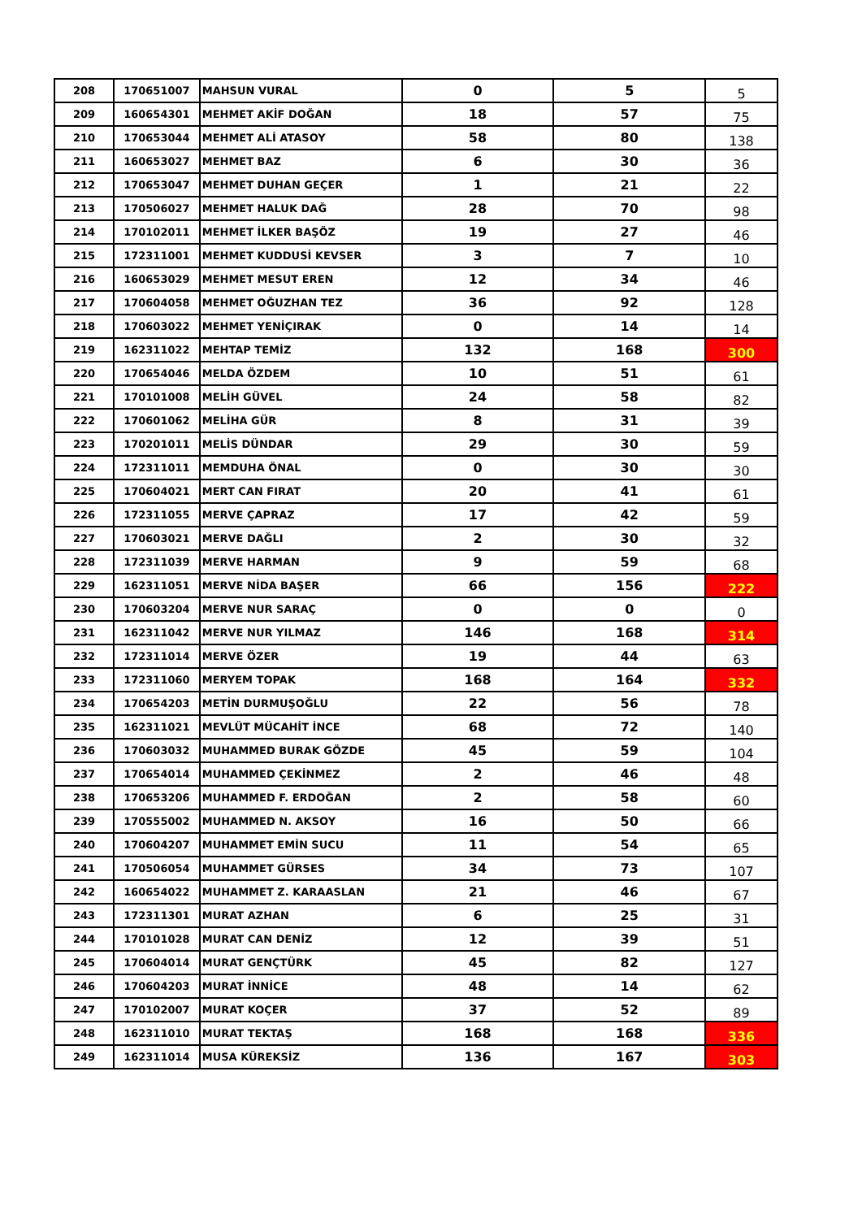| 208 | 170651007 | MAHSUN VURAL | 0 | 5 | 5 |
| 209 | 160654301 | MEHMET AKİF DOĞAN | 18 | 57 | 75 |
| 210 | 170653044 | MEHMET ALİ ATASOY | 58 | 80 | 138 |
| 211 | 160653027 | MEHMET BAZ | 6 | 30 | 36 |
| 212 | 170653047 | MEHMET DUHAN GEÇER | 1 | 21 | 22 |
| 213 | 170506027 | MEHMET HALUK DAĞ | 28 | 70 | 98 |
| 214 | 170102011 | MEHMET İLKER BAŞÖZ | 19 | 27 | 46 |
| 215 | 172311001 | MEHMET KUDDUSİ KEVSER | 3 | 7 | 10 |
| 216 | 160653029 | MEHMET MESUT EREN | 12 | 34 | 46 |
| 217 | 170604058 | MEHMET OĞUZHAN TEZ | 36 | 92 | 128 |
| 218 | 170603022 | MEHMET YENİÇIRAK | 0 | 14 | 14 |
| 219 | 162311022 | MEHTAP TEMİZ | 132 | 168 | 300 |
| 220 | 170654046 | MELDA ÖZDEM | 10 | 51 | 61 |
| 221 | 170101008 | MELİH GÜVEL | 24 | 58 | 82 |
| 222 | 170601062 | MELİHA GÜR | 8 | 31 | 39 |
| 223 | 170201011 | MELİS DÜNDAR | 29 | 30 | 59 |
| 224 | 172311011 | MEMDUHA ÖNAL | 0 | 30 | 30 |
| 225 | 170604021 | MERT CAN FIRAT | 20 | 41 | 61 |
| 226 | 172311055 | MERVE ÇAPRAZ | 17 | 42 | 59 |
| 227 | 170603021 | MERVE DAĞLI | 2 | 30 | 32 |
| 228 | 172311039 | MERVE HARMAN | 9 | 59 | 68 |
| 229 | 162311051 | MERVE NİDA BAŞER | 66 | 156 | 222 |
| 230 | 170603204 | MERVE NUR SARAÇ | 0 | 0 | 0 |
| 231 | 162311042 | MERVE NUR YILMAZ | 146 | 168 | 314 |
| 232 | 172311014 | MERVE ÖZER | 19 | 44 | 63 |
| 233 | 172311060 | MERYEM TOPAK | 168 | 164 | 332 |
| 234 | 170654203 | METİN DURMUŞOĞLU | 22 | 56 | 78 |
| 235 | 162311021 | MEVLÜT MÜCAHİT İNCE | 68 | 72 | 140 |
| 236 | 170603032 | MUHAMMED BURAK GÖZDE | 45 | 59 | 104 |
| 237 | 170654014 | MUHAMMED ÇEKİNMEZ | 2 | 46 | 48 |
| 238 | 170653206 | MUHAMMED F. ERDOĞAN | 2 | 58 | 60 |
| 239 | 170555002 | MUHAMMED N. AKSOY | 16 | 50 | 66 |
| 240 | 170604207 | MUHAMMET EMİN SUCU | 11 | 54 | 65 |
| 241 | 170506054 | MUHAMMET GÜRSES | 34 | 73 | 107 |
| 242 | 160654022 | MUHAMMET Z. KARAASLAN | 21 | 46 | 67 |
| 243 | 172311301 | MURAT AZHAN | 6 | 25 | 31 |
| 244 | 170101028 | MURAT CAN DENİZ | 12 | 39 | 51 |
| 245 | 170604014 | MURAT GENÇTÜRK | 45 | 82 | 127 |
| 246 | 170604203 | MURAT İNNİCE | 48 | 14 | 62 |
| 247 | 170102007 | MURAT KOÇER | 37 | 52 | 89 |
| 248 | 162311010 | MURAT TEKTAŞ | 168 | 168 | 336 |
| 249 | 162311014 | MUSA KÜREKSİZ | 136 | 167 | 303 |